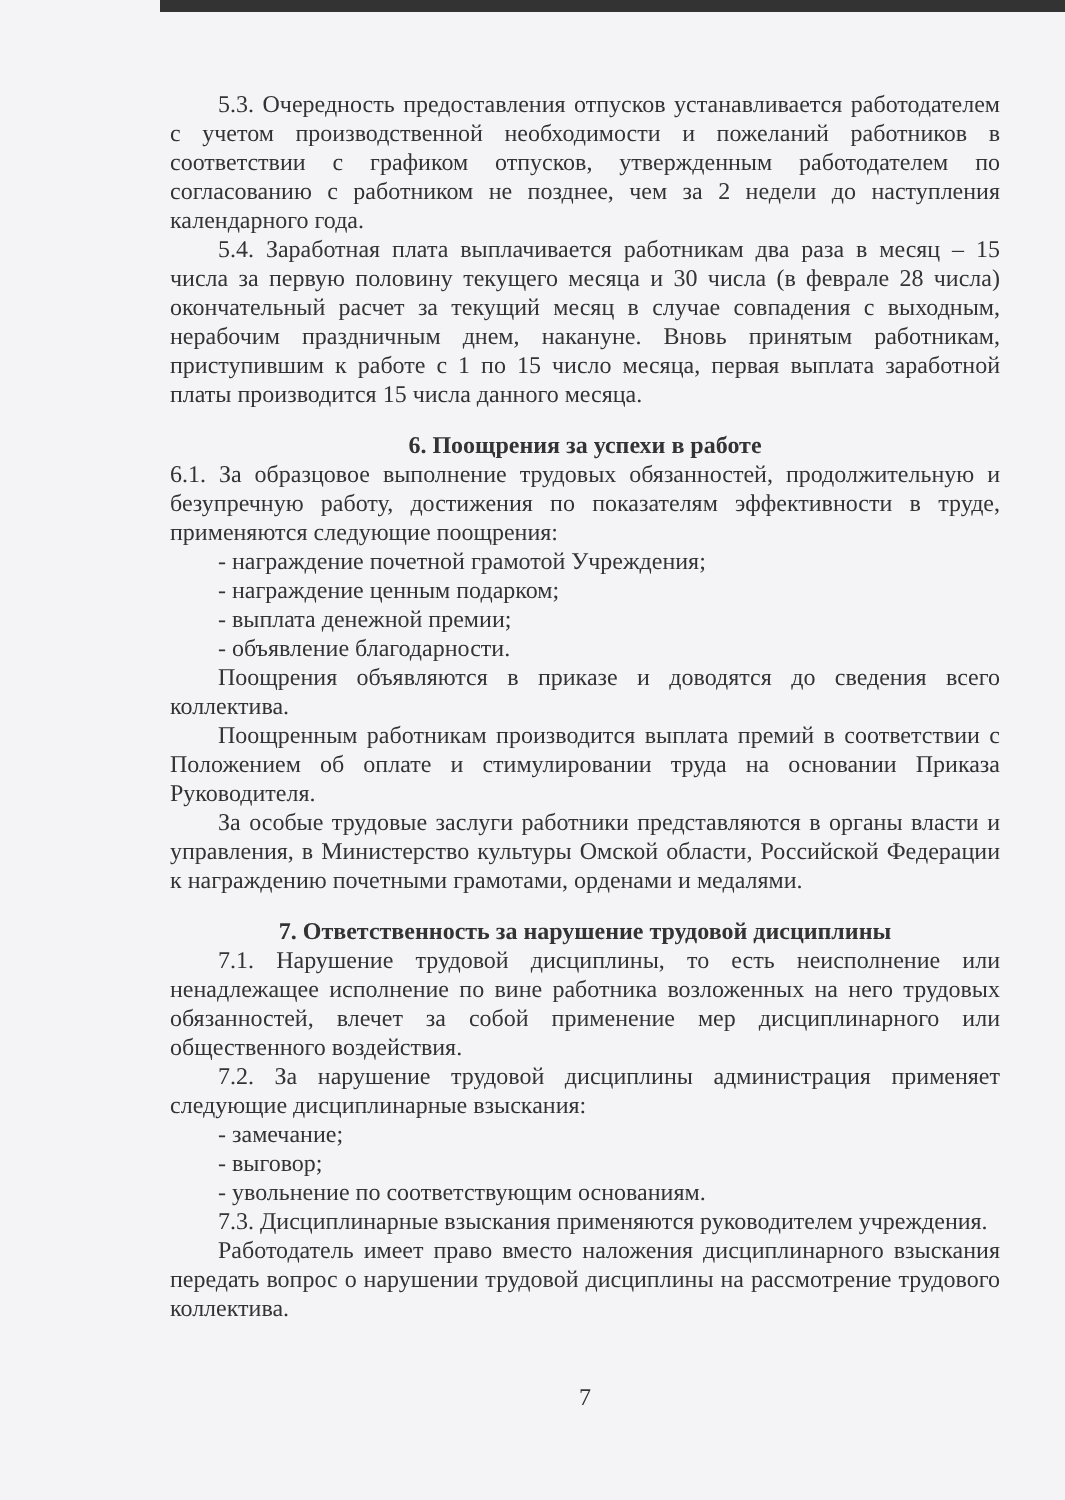5.3. Очередность предоставления отпусков устанавливается работодателем с учетом производственной необходимости и пожеланий работников в соответствии с графиком отпусков, утвержденным работодателем по согласованию с работником не позднее, чем за 2 недели до наступления календарного года.
5.4. Заработная плата выплачивается работникам два раза в месяц – 15 числа за первую половину текущего месяца и 30 числа (в феврале 28 числа) окончательный расчет за текущий месяц в случае совпадения с выходным, нерабочим праздничным днем, накануне. Вновь принятым работникам, приступившим к работе с 1 по 15 число месяца, первая выплата заработной платы производится 15 числа данного месяца.
6. Поощрения за успехи в работе
6.1. За образцовое выполнение трудовых обязанностей, продолжительную и безупречную работу, достижения по показателям эффективности в труде, применяются следующие поощрения:
- награждение почетной грамотой Учреждения;
- награждение ценным подарком;
- выплата денежной премии;
- объявление благодарности.
Поощрения объявляются в приказе и доводятся до сведения всего коллектива.
Поощренным работникам производится выплата премий в соответствии с Положением об оплате и стимулировании труда на основании Приказа Руководителя.
За особые трудовые заслуги работники представляются в органы власти и управления, в Министерство культуры Омской области, Российской Федерации к награждению почетными грамотами, орденами и медалями.
7. Ответственность за нарушение трудовой дисциплины
7.1. Нарушение трудовой дисциплины, то есть неисполнение или ненадлежащее исполнение по вине работника возложенных на него трудовых обязанностей, влечет за собой применение мер дисциплинарного или общественного воздействия.
7.2. За нарушение трудовой дисциплины администрация применяет следующие дисциплинарные взыскания:
- замечание;
- выговор;
- увольнение по соответствующим основаниям.
7.3. Дисциплинарные взыскания применяются руководителем учреждения.
Работодатель имеет право вместо наложения дисциплинарного взыскания передать вопрос о нарушении трудовой дисциплины на рассмотрение трудового коллектива.
7